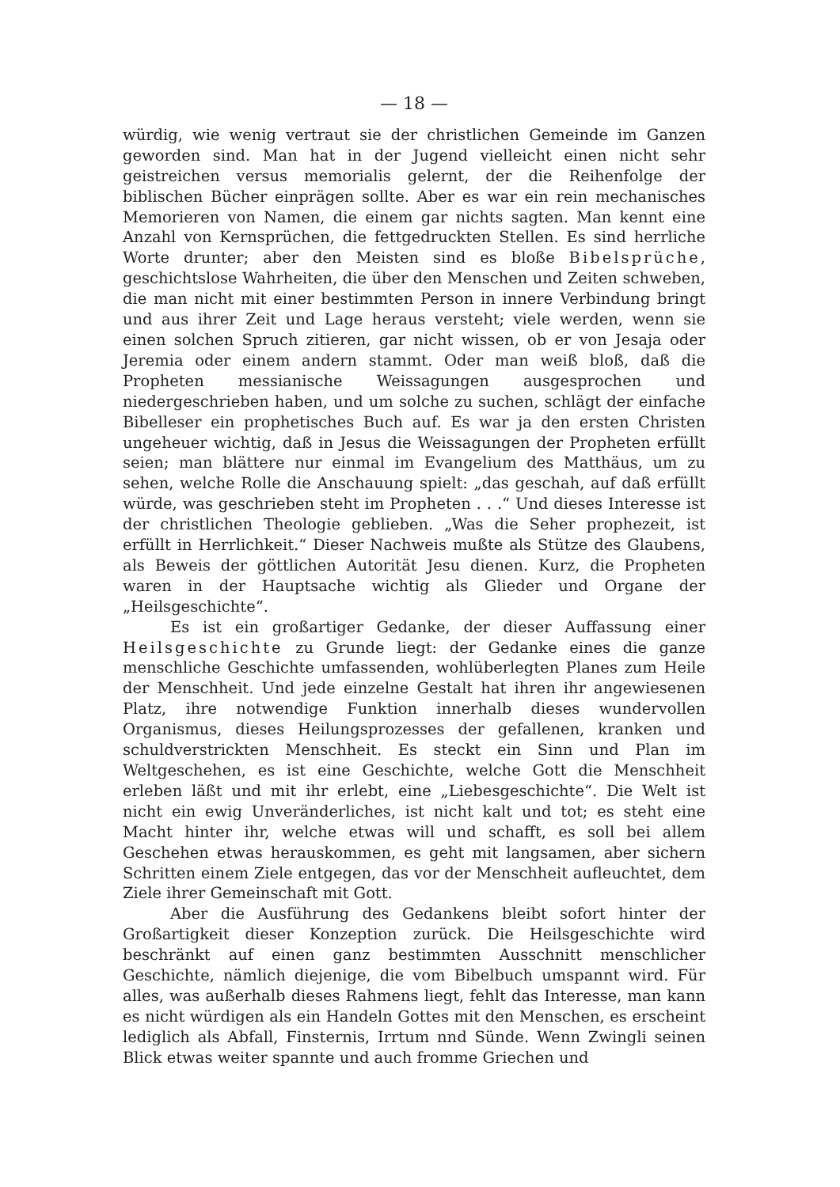— 18 —
würdig, wie wenig vertraut sie der christlichen Gemeinde im Ganzen geworden sind. Man hat in der Jugend vielleicht einen nicht sehr geistreichen versus memorialis gelernt, der die Reihenfolge der biblischen Bücher einprägen sollte. Aber es war ein rein mechanisches Memorieren von Namen, die einem gar nichts sagten. Man kennt eine Anzahl von Kernsprüchen, die fettgedruckten Stellen. Es sind herrliche Worte drunter; aber den Meisten sind es bloße Bibelsprüche, geschichtslose Wahrheiten, die über den Menschen und Zeiten schweben, die man nicht mit einer bestimmten Person in innere Verbindung bringt und aus ihrer Zeit und Lage heraus versteht; viele werden, wenn sie einen solchen Spruch zitieren, gar nicht wissen, ob er von Jesaja oder Jeremia oder einem andern stammt. Oder man weiß bloß, daß die Propheten messianische Weissagungen ausgesprochen und niedergeschrieben haben, und um solche zu suchen, schlägt der einfache Bibelleser ein prophetisches Buch auf. Es war ja den ersten Christen ungeheuer wichtig, daß in Jesus die Weissagungen der Propheten erfüllt seien; man blättere nur einmal im Evangelium des Matthäus, um zu sehen, welche Rolle die Anschauung spielt: „das geschah, auf daß erfüllt würde, was geschrieben steht im Propheten . . .“ Und dieses Interesse ist der christlichen Theologie geblieben. „Was die Seher prophezeit, ist erfüllt in Herrlichkeit.“ Dieser Nachweis mußte als Stütze des Glaubens, als Beweis der göttlichen Autorität Jesu dienen. Kurz, die Propheten waren in der Hauptsache wichtig als Glieder und Organe der „Heilsgeschichte“.
Es ist ein großartiger Gedanke, der dieser Auffassung einer Heilsgeschichte zu Grunde liegt: der Gedanke eines die ganze menschliche Geschichte umfassenden, wohlüberlegten Planes zum Heile der Menschheit. Und jede einzelne Gestalt hat ihren ihr angewiesenen Platz, ihre notwendige Funktion innerhalb dieses wundervollen Organismus, dieses Heilungsprozesses der gefallenen, kranken und schuldverstrickten Menschheit. Es steckt ein Sinn und Plan im Weltgeschehen, es ist eine Geschichte, welche Gott die Menschheit erleben läßt und mit ihr erlebt, eine „Liebesgeschichte“. Die Welt ist nicht ein ewig Unveränderliches, ist nicht kalt und tot; es steht eine Macht hinter ihr, welche etwas will und schafft, es soll bei allem Geschehen etwas herauskommen, es geht mit langsamen, aber sichern Schritten einem Ziele entgegen, das vor der Menschheit aufleuchtet, dem Ziele ihrer Gemeinschaft mit Gott.
Aber die Ausführung des Gedankens bleibt sofort hinter der Großartigkeit dieser Konzeption zurück. Die Heilsgeschichte wird beschränkt auf einen ganz bestimmten Ausschnitt menschlicher Geschichte, nämlich diejenige, die vom Bibelbuch umspannt wird. Für alles, was außerhalb dieses Rahmens liegt, fehlt das Interesse, man kann es nicht würdigen als ein Handeln Gottes mit den Menschen, es erscheint lediglich als Abfall, Finsternis, Irrtum nnd Sünde. Wenn Zwingli seinen Blick etwas weiter spannte und auch fromme Griechen und